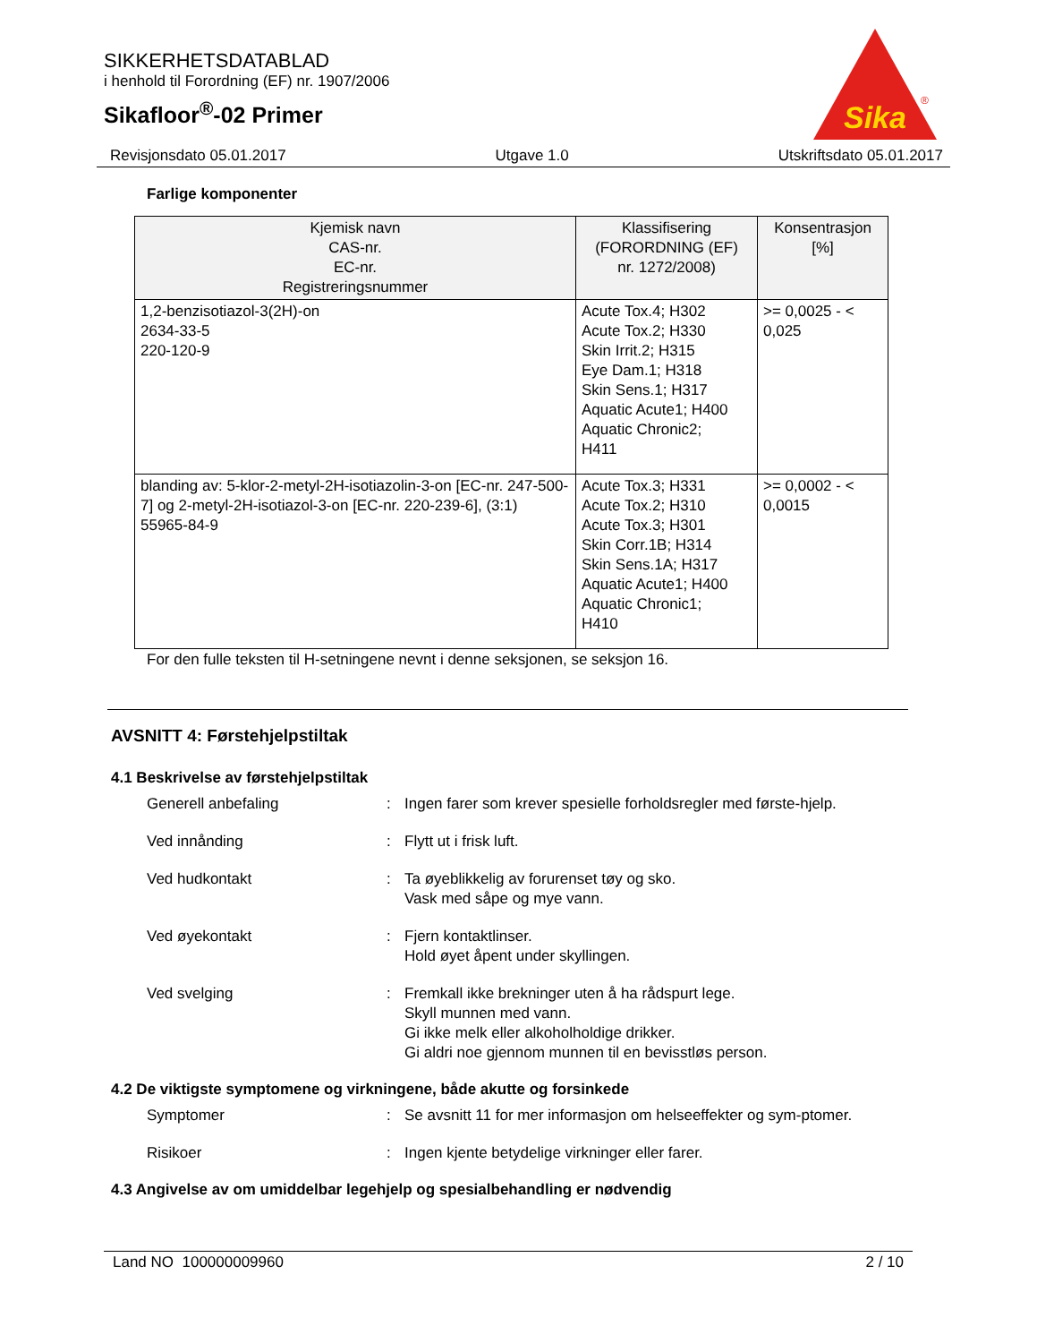SIKKERHETSDATABLAD
i henhold til Forordning (EF) nr. 1907/2006
Sikafloor<sup>®</sup>-02 Primer
Sika
®
Revisjonsdato 05.01.2017 Utgave 1.0 Utskriftsdato 05.01.2017
Farlige komponenter
| Kjemisk navn CAS-nr. EC-nr. Registreringsnummer | Klassifisering (FORORDNING (EF) nr. 1272/2008) | Konsentrasjon [%] |
| --- | --- | --- |
| 1,2-benzisotiazol-3(2H)-on 2634-33-5 220-120-9 | Acute Tox.4; H302 Acute Tox.2; H330 Skin Irrit.2; H315 Eye Dam.1; H318 Skin Sens.1; H317 Aquatic Acute1; H400 Aquatic Chronic2; H411 | >= 0,0025 - < 0,025 |
| blanding av: 5-klor-2-metyl-2H-isotiazolin-3-on [EC-nr. 247-500-7] og 2-metyl-2H-isotiazol-3-on [EC-nr. 220-239-6], (3:1) 55965-84-9 | Acute Tox.3; H331 Acute Tox.2; H310 Acute Tox.3; H301 Skin Corr.1B; H314 Skin Sens.1A; H317 Aquatic Acute1; H400 Aquatic Chronic1; H410 | >= 0,0002 - < 0,0015 |
For den fulle teksten til H-setningene nevnt i denne seksjonen, se seksjon 16.
AVSNITT 4: Førstehjelpstiltak
4.1 Beskrivelse av førstehjelpstiltak
Generell anbefaling : Ingen farer som krever spesielle forholdsregler med første-hjelp.
Ved innånding : Flytt ut i frisk luft.
Ved hudkontakt : Ta øyeblikkelig av forurenset tøy og sko.
Vask med såpe og mye vann.
Ved øyekontakt : Fjern kontaktlinser.
Hold øyet åpent under skyllingen.
Ved svelging : Fremkall ikke brekninger uten å ha rådspurt lege.
Skyll munnen med vann.
Gi ikke melk eller alkoholholdige drikker.
Gi aldri noe gjennom munnen til en bevisstløs person.
4.2 De viktigste symptomene og virkningene, både akutte og forsinkede
Symptomer : Se avsnitt 11 for mer informasjon om helseeffekter og sym-ptomer.
Risikoer : Ingen kjente betydelige virkninger eller farer.
4.3 Angivelse av om umiddelbar legehjelp og spesialbehandling er nødvendig
Land NO 100000009960 2 / 10